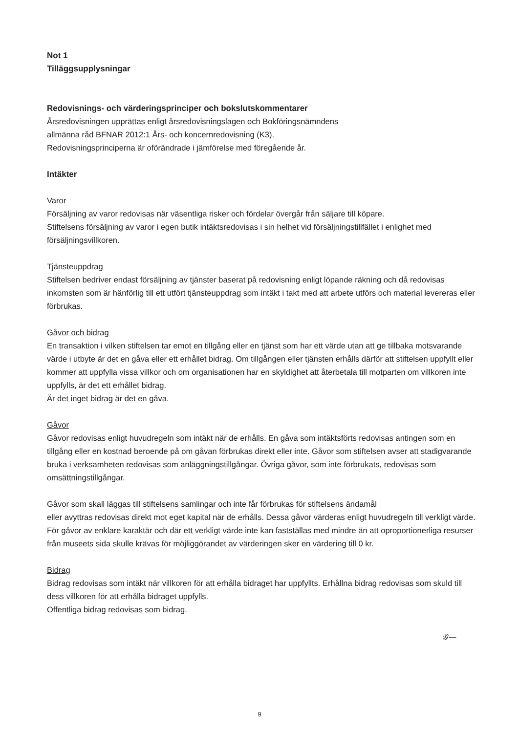Not 1
Tilläggsupplysningar
Redovisnings- och värderingsprinciper och bokslutskommentarer
Årsredovisningen upprättas enligt årsredovisningslagen och Bokföringsnämndens
allmänna råd BFNAR 2012:1 Års- och koncernredovisning (K3).
Redovisningsprinciperna är oförändrade i jämförelse med föregående år.
Intäkter
Varor
Försäljning av varor redovisas när väsentliga risker och fördelar övergår från säljare till köpare.
Stiftelsens försäljning av varor i egen butik intäktsredovisas i sin helhet vid försäljningstillfället i enlighet med försäljningsvillkoren.
Tjänsteuppdrag
Stiftelsen bedriver endast försäljning av tjänster baserat på redovisning enligt löpande räkning och då redovisas inkomsten som är hänförlig till ett utfört tjänsteuppdrag som intäkt i takt med att arbete utförs och material levereras eller förbrukas.
Gåvor och bidrag
En transaktion i vilken stiftelsen tar emot en tillgång eller en tjänst som har ett värde utan att ge tillbaka motsvarande värde i utbyte är det en gåva eller ett erhållet bidrag. Om tillgången eller tjänsten erhålls därför att stiftelsen uppfyllt eller kommer att uppfylla vissa villkor och om organisationen har en skyldighet att återbetala till motparten om villkoren inte uppfylls, är det ett erhållet bidrag.
Är det inget bidrag är det en gåva.
Gåvor
Gåvor redovisas enligt huvudregeln som intäkt när de erhålls. En gåva som intäktsförts redovisas antingen som en tillgång eller en kostnad beroende på om gåvan förbrukas direkt eller inte. Gåvor som stiftelsen avser att stadigvarande bruka i verksamheten redovisas som anläggningstillgångar. Övriga gåvor, som inte förbrukats, redovisas som omsättningstillgångar.
Gåvor som skall läggas till stiftelsens samlingar och inte får förbrukas för stiftelsens ändamål
eller avyttras redovisas direkt mot eget kapital när de erhålls. Dessa gåvor värderas enligt huvudregeln till verkligt värde. För gåvor av enklare karaktär och där ett verkligt värde inte kan fastställas med mindre än att oproportionerliga resurser från museets sida skulle krävas för möjliggörandet av värderingen sker en värdering till 0 kr.
Bidrag
Bidrag redovisas som intäkt när villkoren för att erhålla bidraget har uppfyllts. Erhållna bidrag redovisas som skuld till dess villkoren för att erhålla bidraget uppfylls.
Offentliga bidrag redovisas som bidrag.
𝒢—
9